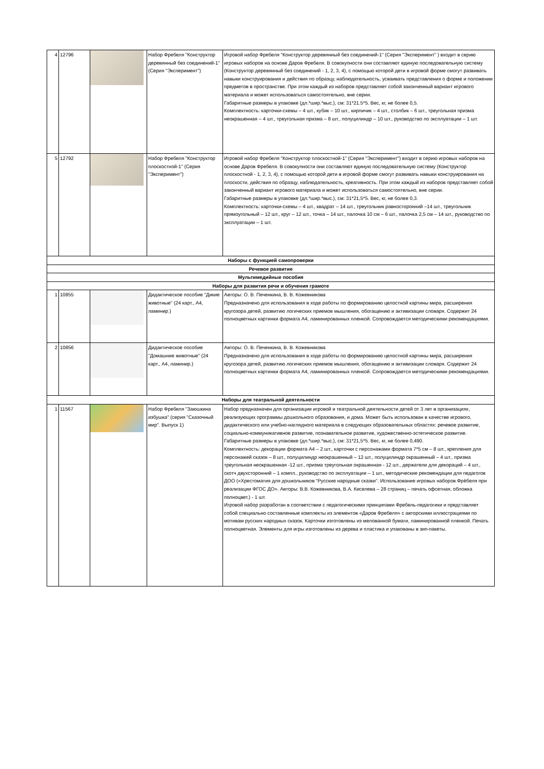| 4 | 12796 | | Набор Фребеля "Конструктор деревянный без соединений-1" (Серия "Эксперимент") | Игровой набор Фребеля "Конструктор деревянный без соединений-1" (Серия "Эксперимент" ) входит в серию игровых наборов на основе Даров Фребеля. В совокупности они составляют единую последовательную систему (Конструктор деревянный без соединений - 1, 2, 3, 4), с помощью которой дети в игровой форме смогут развивать навыки конструирования и действия по образцу, наблюдательность, усваивать представления о форме и положении предметов в пространстве. При этом каждый из наборов представляет собой законченный вариант игрового материала и может использоваться самостоятельно, вне серии. Габаритные размеры в упаковке (дл.*шир.*выс.), см: 31*21.5*5. Вес, кг, не более 0,5. Комплектность: карточки-схемы – 4 шт., кубик – 10 шт., кирпичик – 4 шт., столбик – 6 шт., треугольная призма неокрашенная – 4 шт., треугольная призма – 8 шт., полуцилиндр – 10 шт., руководство по эксплуатации – 1 шт. |
| 5 | 12792 | | Набор Фребеля "Конструктор плоскостной-1" (Серия "Эксперимент") | Игровой набор Фребеля "Конструктор плоскостной-1" (Серия "Эксперимент") входит в серию игровых наборов на основе Даров Фребеля. В совокупности они составляют единую последовательную систему (Конструктор плоскостной - 1, 2, 3, 4), с помощью которой дети в игровой форме смогут развивать навыки конструирования на плоскости, действия по образцу, наблюдательность, креативность. При этом каждый из наборов представляет собой законченный вариант игрового материала и может использоваться самостоятельно, вне серии. Габаритные размеры в упаковке (дл.*шир.*выс.), см: 31*21,5*5. Вес, кг, не более 0,3. Комплектность: карточки-схемы – 4 шт., квадрат – 14 шт., треугольник равносторонний –14 шт., треугольник прямоугольный – 12 шт., круг – 12 шт., точка – 14 шт., палочка 10 см – 6 шт., палочка 2,5 см – 14 шт., руководство по эксплуатации – 1 шт. |
| Наборы с функцией самопроверки | | | | |
| Речевое развитие | | | | |
| Мультимедийные пособия | | | | |
| Наборы для развития речи и обучения грамоте | | | | |
| 1 | 10855 | | Дидактическое пособие "Дикие животные" (24 карт., А4, ламинир.) | Авторы: О. В. Печенкина, В. В. Кожевникова Предназначено для использования в ходе работы по формированию целостной картины мира, расширения кругозора детей, развитию логических приемов мышления, обогащению и активизации словаря. Содержит 24 полноцветных картинки формата А4, ламинированных пленкой. Сопровождается методическими рекомендациями. |
| 2 | 10856 | | Дидактическое пособие "Домашние животные" (24 карт., А4, ламинир.) | Авторы: О. В. Печенкина, В. В. Кожевникова Предназначено для использования в ходе работы по формированию целостной картины мира, расширения кругозора детей, развитию логических приемов мышления, обогащению и активизации словаря. Содержит 24 полноцветных картинки формата А4, ламинированных пленкой. Сопровождается методическими рекомендациями. |
| Наборы для театральной деятельности | | | | |
| 1 | 11567 | | Набор Фребеля "Заюшкина избушка" (серия "Сказочный мир". Выпуск 1) | Набор предназначен для организации игровой и театральной деятельности детей от 3 лет в организациях, реализующих программы дошкольного образования, и дома. Может быть использован в качестве игрового, дидактического или учебно-наглядного материала в следующих образовательных областях: речевое развитие, социально-коммуникативное развитие, познавательное развитие, художественно-эстетическое развитие. Габаритные размеры в упаковке (дл.*шир.*выс.), см: 31*21,5*5. Вес, кг, не более 0,490. Комплектность: декорации формата А4 – 2 шт., карточки с персонажами формата 7*5 см – 8 шт., крепления для персонажей сказок – 8 шт., полуцилиндр неокрашенный – 12 шт., полуцилиндр окрашенный – 4 шт., призма треугольная неокрашенная -12 шт., призма треугольная окрашенная - 12 шт., держатели для декораций – 4 шт., скотч двухсторонний – 1 компл., руководство по эксплуатации – 1 шт., методические рекомендации для педагогов ДОО («Хрестоматия для дошкольников “Русские народные сказки”. Использование игровых наборов Фрёбеля при реализации ФГОС ДО». Авторы: В.В. Кожевникова, В.А. Киселева – 28 страниц – печать офсетная, обложка полноцвет.) - 1 шт. Игровой набор разработан в соответствии с педагогическими принципами Фребель-педагогики и представляет собой специально составленные комплекты из элементов «Даров Фребеля» с авторскими иллюстрациями по мотивам русских народных сказок. Карточки изготовлены из мелованной бумаги, ламинированной пленкой. Печать полноцветная. Элементы для игры изготовлены из дерева и пластика и упакованы в зип-пакеты. |